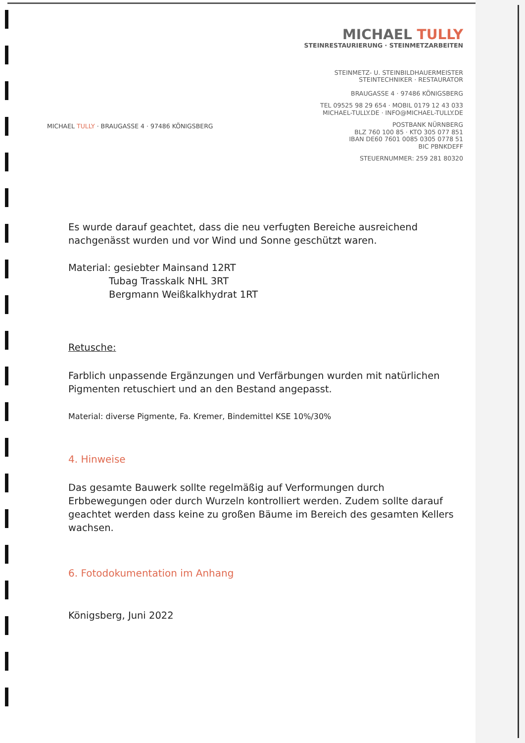MICHAEL TULLY
STEINRESTAURIERUNG · STEINMETZARBEITEN
STEINMETZ- U. STEINBILDHAUERMEISTER
STEINTECHNIKER · RESTAURATOR
BRAUGASSE 4 · 97486 KÖNIGSBERG
TEL 09525 98 29 654 · MOBIL 0179 12 43 033
MICHAEL-TULLY.DE · INFO@MICHAEL-TULLY.DE
POSTBANK NÜRNBERG
BLZ 760 100 85 · KTO 305 077 851
IBAN DE60 7601 0085 0305 0778 51
BIC PBNKDEFF
STEUERNUMMER: 259 281 80320
MICHAEL TULLY · BRAUGASSE 4 · 97486 KÖNIGSBERG
Es wurde darauf geachtet, dass die neu verfugten Bereiche ausreichend nachgenässt wurden und vor Wind und Sonne geschützt waren.
Material: gesiebter Mainsand 12RT
Tubag Trasskalk NHL 3RT
Bergmann Weißkalkhydrat 1RT
Retusche:
Farblich unpassende Ergänzungen und Verfärbungen wurden mit natürlichen Pigmenten retuschiert und an den Bestand angepasst.
Material: diverse Pigmente, Fa. Kremer, Bindemittel KSE 10%/30%
4. Hinweise
Das gesamte Bauwerk sollte regelmäßig auf Verformungen durch Erbbewegungen oder durch Wurzeln kontrolliert werden. Zudem sollte darauf geachtet werden dass keine zu großen Bäume im Bereich des gesamten Kellers wachsen.
6. Fotodokumentation im Anhang
Königsberg, Juni 2022